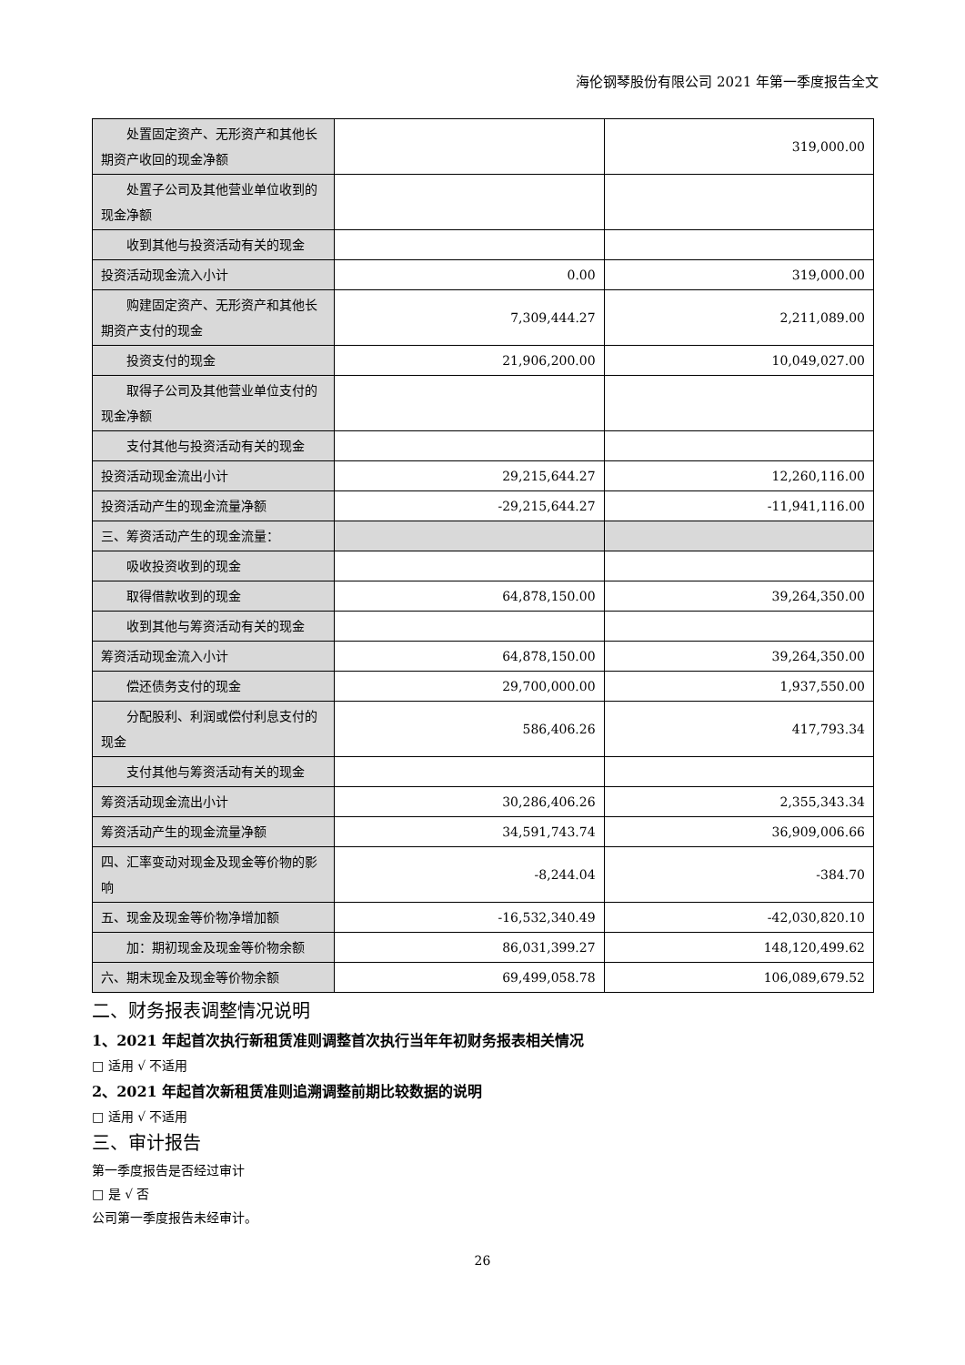海伦钢琴股份有限公司 2021 年第一季度报告全文
| 处置固定资产、无形资产和其他长期资产收回的现金净额 | | 319,000.00 |
| 处置子公司及其他营业单位收到的现金净额 | | |
| 收到其他与投资活动有关的现金 | | |
| 投资活动现金流入小计 | 0.00 | 319,000.00 |
| 购建固定资产、无形资产和其他长期资产支付的现金 | 7,309,444.27 | 2,211,089.00 |
| 投资支付的现金 | 21,906,200.00 | 10,049,027.00 |
| 取得子公司及其他营业单位支付的现金净额 | | |
| 支付其他与投资活动有关的现金 | | |
| 投资活动现金流出小计 | 29,215,644.27 | 12,260,116.00 |
| 投资活动产生的现金流量净额 | -29,215,644.27 | -11,941,116.00 |
| 三、筹资活动产生的现金流量： | | |
| 吸收投资收到的现金 | | |
| 取得借款收到的现金 | 64,878,150.00 | 39,264,350.00 |
| 收到其他与筹资活动有关的现金 | | |
| 筹资活动现金流入小计 | 64,878,150.00 | 39,264,350.00 |
| 偿还债务支付的现金 | 29,700,000.00 | 1,937,550.00 |
| 分配股利、利润或偿付利息支付的现金 | 586,406.26 | 417,793.34 |
| 支付其他与筹资活动有关的现金 | | |
| 筹资活动现金流出小计 | 30,286,406.26 | 2,355,343.34 |
| 筹资活动产生的现金流量净额 | 34,591,743.74 | 36,909,006.66 |
| 四、汇率变动对现金及现金等价物的影响 | -8,244.04 | -384.70 |
| 五、现金及现金等价物净增加额 | -16,532,340.49 | -42,030,820.10 |
| 加：期初现金及现金等价物余额 | 86,031,399.27 | 148,120,499.62 |
| 六、期末现金及现金等价物余额 | 69,499,058.78 | 106,089,679.52 |
二、财务报表调整情况说明
1、2021 年起首次执行新租赁准则调整首次执行当年年初财务报表相关情况
□ 适用 √ 不适用
2、2021 年起首次新租赁准则追溯调整前期比较数据的说明
□ 适用 √ 不适用
三、审计报告
第一季度报告是否经过审计
□ 是 √ 否
公司第一季度报告未经审计。
26